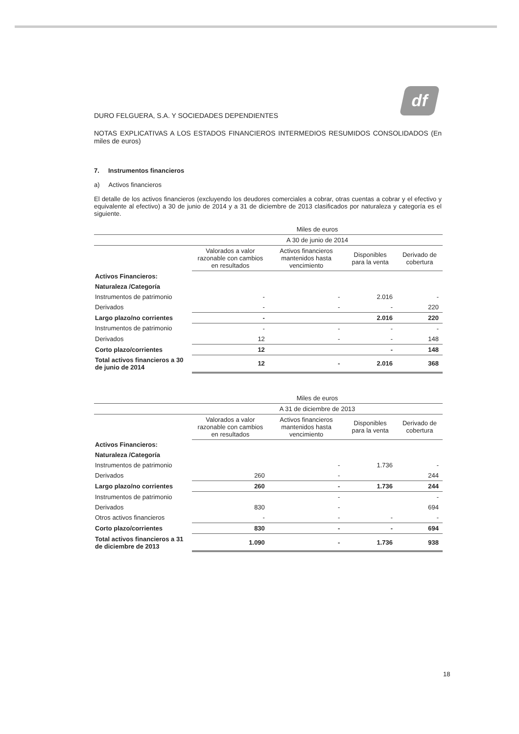df
DURO FELGUERA, S.A. Y SOCIEDADES DEPENDIENTES
NOTAS EXPLICATIVAS A LOS ESTADOS FINANCIEROS INTERMEDIOS RESUMIDOS CONSOLIDADOS (En miles de euros)
7. Instrumentos financieros
a) Activos financieros
El detalle de los activos financieros (excluyendo los deudores comerciales a cobrar, otras cuentas a cobrar y el efectivo y equivalente al efectivo) a 30 de junio de 2014 y a 31 de diciembre de 2013 clasificados por naturaleza y categoría es el siguiente.
| | Miles de euros | | | |
| --- | --- | --- | --- | --- |
| | A 30 de junio de 2014 | | | |
| | Valorados a valor razonable con cambios en resultados | Activos financieros mantenidos hasta vencimiento | Disponibles para la venta | Derivado de cobertura |
| Activos Financieros: | | | | |
| Naturaleza /Categoría | | | | |
| Instrumentos de patrimonio | - | - | 2.016 | - |
| Derivados | - | - | - | 220 |
| Largo plazo/no corrientes | - | | 2.016 | 220 |
| Instrumentos de patrimonio | - | - | - | - |
| Derivados | 12 | - | - | 148 |
| Corto plazo/corrientes | 12 | | - | 148 |
| Total activos financieros a 30 de junio de 2014 | 12 | - | 2.016 | 368 |
| | Miles de euros | | | |
| --- | --- | --- | --- | --- |
| | A 31 de diciembre de 2013 | | | |
| | Valorados a valor razonable con cambios en resultados | Activos financieros mantenidos hasta vencimiento | Disponibles para la venta | Derivado de cobertura |
| Activos Financieros: | | | | |
| Naturaleza /Categoría | | | | |
| Instrumentos de patrimonio | | - | 1.736 | - |
| Derivados | 260 | - | | 244 |
| Largo plazo/no corrientes | 260 | - | 1.736 | 244 |
| Instrumentos de patrimonio | | - | | - |
| Derivados | 830 | - | | 694 |
| Otros activos financieros | - | - | - | - |
| Corto plazo/corrientes | 830 | - | - | 694 |
| Total activos financieros a 31 de diciembre de 2013 | 1.090 | - | 1.736 | 938 |
18